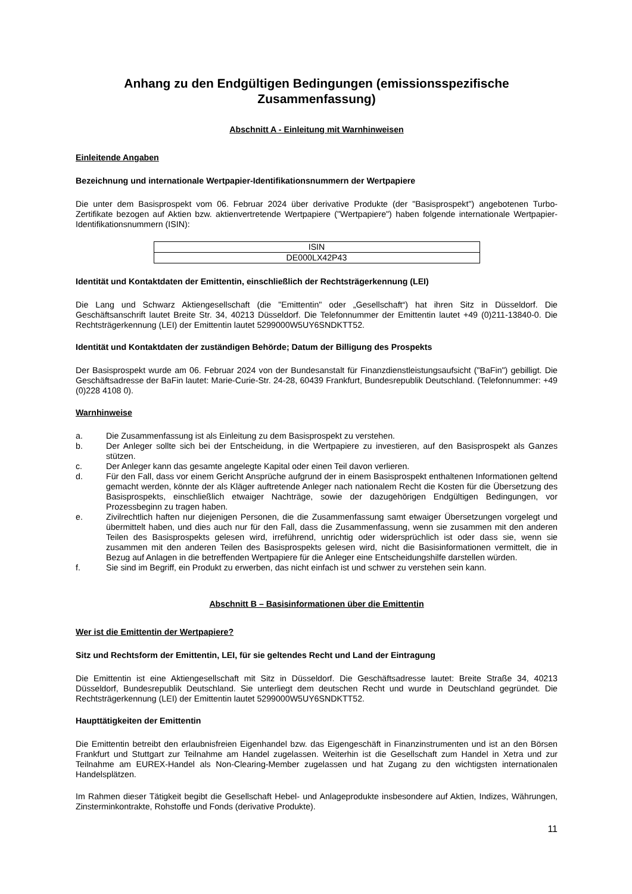Anhang zu den Endgültigen Bedingungen (emissionsspezifische Zusammenfassung)
Abschnitt A - Einleitung mit Warnhinweisen
Einleitende Angaben
Bezeichnung und internationale Wertpapier-Identifikationsnummern der Wertpapiere
Die unter dem Basisprospekt vom 06. Februar 2024 über derivative Produkte (der "Basisprospekt") angebotenen Turbo-Zertifikate bezogen auf Aktien bzw. aktienvertretende Wertpapiere ("Wertpapiere") haben folgende internationale Wertpapier-Identifikationsnummern (ISIN):
| ISIN |
| DE000LX42P43 |
Identität und Kontaktdaten der Emittentin, einschließlich der Rechtsträgerkennung (LEI)
Die Lang und Schwarz Aktiengesellschaft (die "Emittentin" oder „Gesellschaft“) hat ihren Sitz in Düsseldorf. Die Geschäftsanschrift lautet Breite Str. 34, 40213 Düsseldorf. Die Telefonnummer der Emittentin lautet +49 (0)211-13840-0. Die Rechtsträgerkennung (LEI) der Emittentin lautet 5299000W5UY6SNDKTT52.
Identität und Kontaktdaten der zuständigen Behörde; Datum der Billigung des Prospekts
Der Basisprospekt wurde am 06. Februar 2024 von der Bundesanstalt für Finanzdienstleistungsaufsicht ("BaFin") gebilligt. Die Geschäftsadresse der BaFin lautet: Marie-Curie-Str. 24-28, 60439 Frankfurt, Bundesrepublik Deutschland. (Telefonnummer: +49 (0)228 4108 0).
Warnhinweise
a. Die Zusammenfassung ist als Einleitung zu dem Basisprospekt zu verstehen.
b. Der Anleger sollte sich bei der Entscheidung, in die Wertpapiere zu investieren, auf den Basisprospekt als Ganzes stützen.
c. Der Anleger kann das gesamte angelegte Kapital oder einen Teil davon verlieren.
d. Für den Fall, dass vor einem Gericht Ansprüche aufgrund der in einem Basisprospekt enthaltenen Informationen geltend gemacht werden, könnte der als Kläger auftretende Anleger nach nationalem Recht die Kosten für die Übersetzung des Basisprospekts, einschließlich etwaiger Nachträge, sowie der dazugehörigen Endgültigen Bedingungen, vor Prozessbeginn zu tragen haben.
e. Zivilrechtlich haften nur diejenigen Personen, die die Zusammenfassung samt etwaiger Übersetzungen vorgelegt und übermittelt haben, und dies auch nur für den Fall, dass die Zusammenfassung, wenn sie zusammen mit den anderen Teilen des Basisprospekts gelesen wird, irreführend, unrichtig oder widersprüchlich ist oder dass sie, wenn sie zusammen mit den anderen Teilen des Basisprospekts gelesen wird, nicht die Basisinformationen vermittelt, die in Bezug auf Anlagen in die betreffenden Wertpapiere für die Anleger eine Entscheidungshilfe darstellen würden.
f. Sie sind im Begriff, ein Produkt zu erwerben, das nicht einfach ist und schwer zu verstehen sein kann.
Abschnitt B – Basisinformationen über die Emittentin
Wer ist die Emittentin der Wertpapiere?
Sitz und Rechtsform der Emittentin, LEI, für sie geltendes Recht und Land der Eintragung
Die Emittentin ist eine Aktiengesellschaft mit Sitz in Düsseldorf. Die Geschäftsadresse lautet: Breite Straße 34, 40213 Düsseldorf, Bundesrepublik Deutschland. Sie unterliegt dem deutschen Recht und wurde in Deutschland gegründet. Die Rechtsträgerkennung (LEI) der Emittentin lautet 5299000W5UY6SNDKTT52.
Haupttätigkeiten der Emittentin
Die Emittentin betreibt den erlaubnisfreien Eigenhandel bzw. das Eigengeschäft in Finanzinstrumenten und ist an den Börsen Frankfurt und Stuttgart zur Teilnahme am Handel zugelassen. Weiterhin ist die Gesellschaft zum Handel in Xetra und zur Teilnahme am EUREX-Handel als Non-Clearing-Member zugelassen und hat Zugang zu den wichtigsten internationalen Handelsplätzen.
Im Rahmen dieser Tätigkeit begibt die Gesellschaft Hebel- und Anlageprodukte insbesondere auf Aktien, Indizes, Währungen, Zinsterminkontrakte, Rohstoffe und Fonds (derivative Produkte).
11